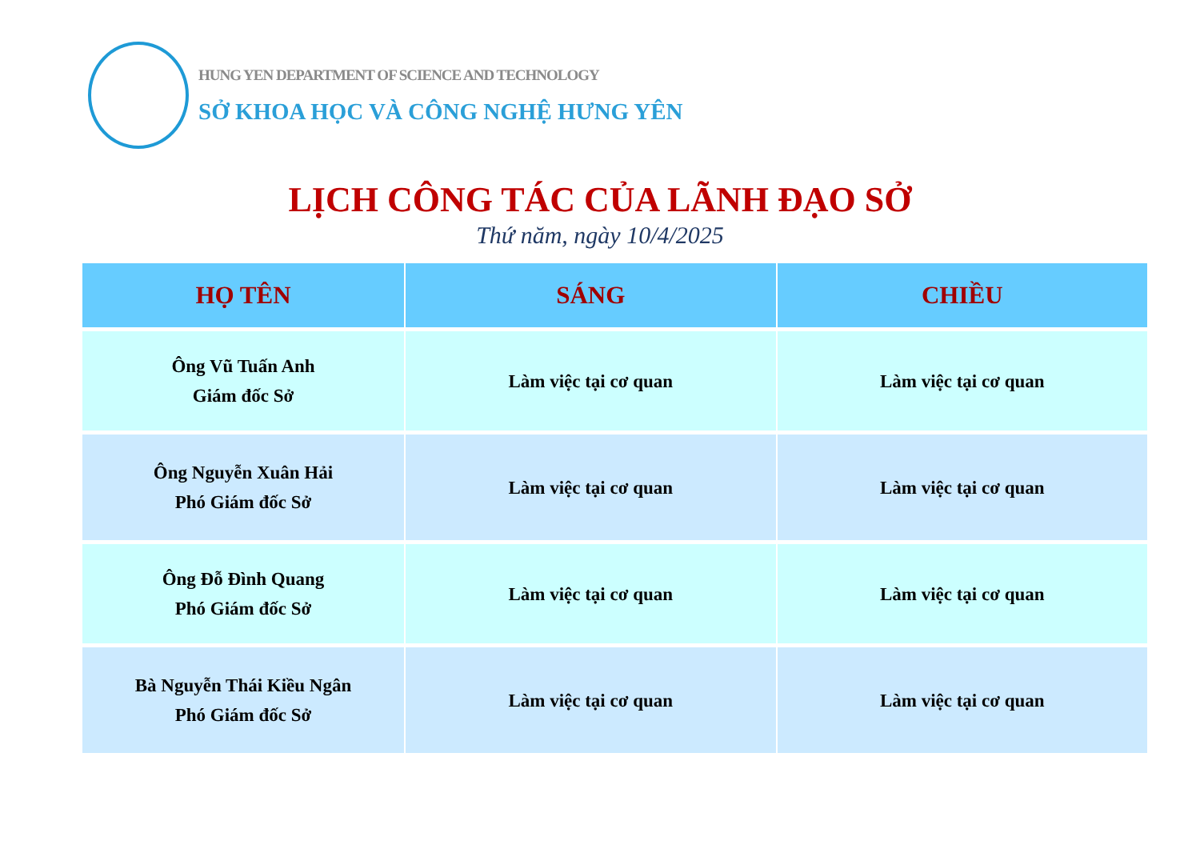HUNG YEN DEPARTMENT OF SCIENCE AND TECHNOLOGY
SỞ KHOA HỌC VÀ CÔNG NGHỆ HƯNG YÊN
LỊCH CÔNG TÁC CỦA LÃNH ĐẠO SỞ
Thứ năm, ngày 10/4/2025
| HỌ TÊN | SÁNG | CHIỀU |
| --- | --- | --- |
| Ông Vũ Tuấn Anh Giám đốc Sở | Làm việc tại cơ quan | Làm việc tại cơ quan |
| Ông Nguyễn Xuân Hải Phó Giám đốc Sở | Làm việc tại cơ quan | Làm việc tại cơ quan |
| Ông Đỗ Đình Quang Phó Giám đốc Sở | Làm việc tại cơ quan | Làm việc tại cơ quan |
| Bà Nguyễn Thái Kiều Ngân Phó Giám đốc Sở | Làm việc tại cơ quan | Làm việc tại cơ quan |